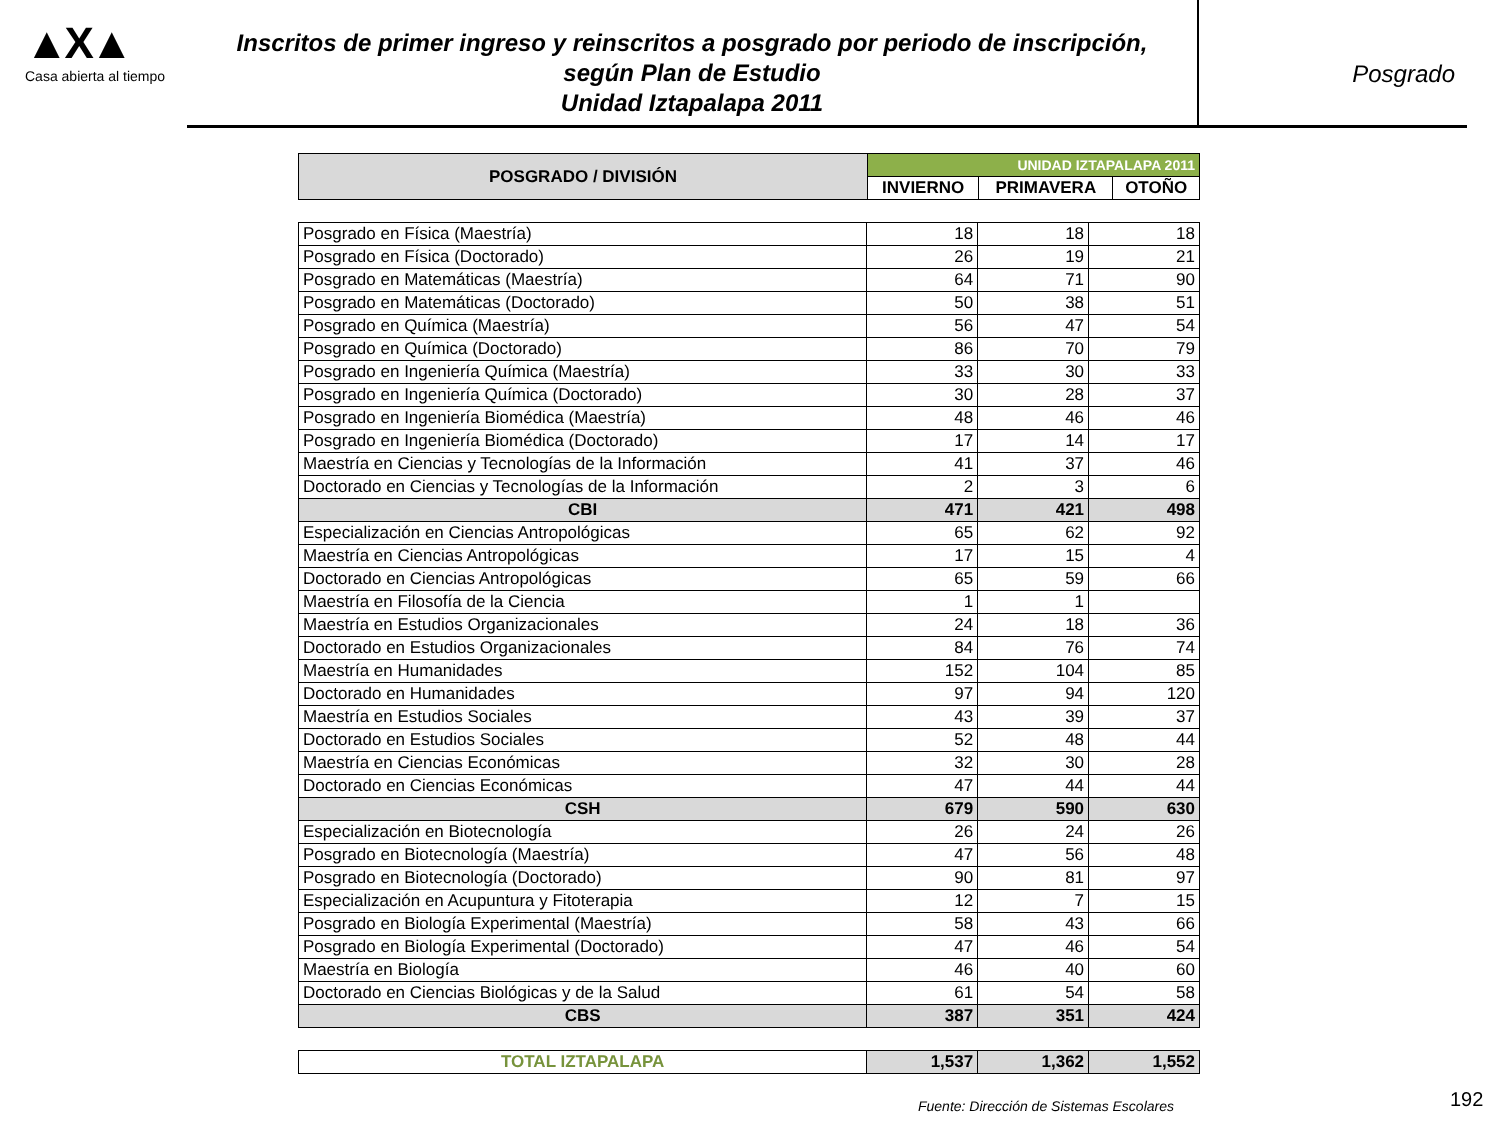▲X▲
Casa abierta al tiempo
Inscritos de primer ingreso y reinscritos a posgrado por periodo de inscripción,
según Plan de Estudio
Unidad Iztapalapa 2011
Posgrado
| POSGRADO / DIVISIÓN | UNIDAD IZTAPALAPA 2011 | | |
| --- | --- | --- | --- |
| | INVIERNO | PRIMAVERA | OTOÑO |
| Posgrado en Física (Maestría) | 18 | 18 | 18 |
| Posgrado en Física (Doctorado) | 26 | 19 | 21 |
| Posgrado en Matemáticas (Maestría) | 64 | 71 | 90 |
| Posgrado en Matemáticas (Doctorado) | 50 | 38 | 51 |
| Posgrado en Química (Maestría) | 56 | 47 | 54 |
| Posgrado en Química (Doctorado) | 86 | 70 | 79 |
| Posgrado en Ingeniería Química (Maestría) | 33 | 30 | 33 |
| Posgrado en Ingeniería Química (Doctorado) | 30 | 28 | 37 |
| Posgrado en Ingeniería Biomédica (Maestría) | 48 | 46 | 46 |
| Posgrado en Ingeniería Biomédica (Doctorado) | 17 | 14 | 17 |
| Maestría en Ciencias y Tecnologías de la Información | 41 | 37 | 46 |
| Doctorado en Ciencias y Tecnologías de la Información | 2 | 3 | 6 |
| CBI | 471 | 421 | 498 |
| Especialización en Ciencias Antropológicas | 65 | 62 | 92 |
| Maestría en Ciencias Antropológicas | 17 | 15 | 4 |
| Doctorado en Ciencias Antropológicas | 65 | 59 | 66 |
| Maestría en Filosofía de la Ciencia | 1 | 1 | |
| Maestría en Estudios Organizacionales | 24 | 18 | 36 |
| Doctorado en Estudios Organizacionales | 84 | 76 | 74 |
| Maestría en Humanidades | 152 | 104 | 85 |
| Doctorado en Humanidades | 97 | 94 | 120 |
| Maestría en Estudios Sociales | 43 | 39 | 37 |
| Doctorado en Estudios Sociales | 52 | 48 | 44 |
| Maestría en Ciencias Económicas | 32 | 30 | 28 |
| Doctorado en Ciencias Económicas | 47 | 44 | 44 |
| CSH | 679 | 590 | 630 |
| Especialización en Biotecnología | 26 | 24 | 26 |
| Posgrado en Biotecnología (Maestría) | 47 | 56 | 48 |
| Posgrado en Biotecnología (Doctorado) | 90 | 81 | 97 |
| Especialización en Acupuntura y Fitoterapia | 12 | 7 | 15 |
| Posgrado en Biología Experimental (Maestría) | 58 | 43 | 66 |
| Posgrado en Biología Experimental (Doctorado) | 47 | 46 | 54 |
| Maestría en Biología | 46 | 40 | 60 |
| Doctorado en Ciencias Biológicas y de la Salud | 61 | 54 | 58 |
| CBS | 387 | 351 | 424 |
| TOTAL IZTAPALAPA | 1,537 | 1,362 | 1,552 |
Fuente: Dirección de Sistemas Escolares
192